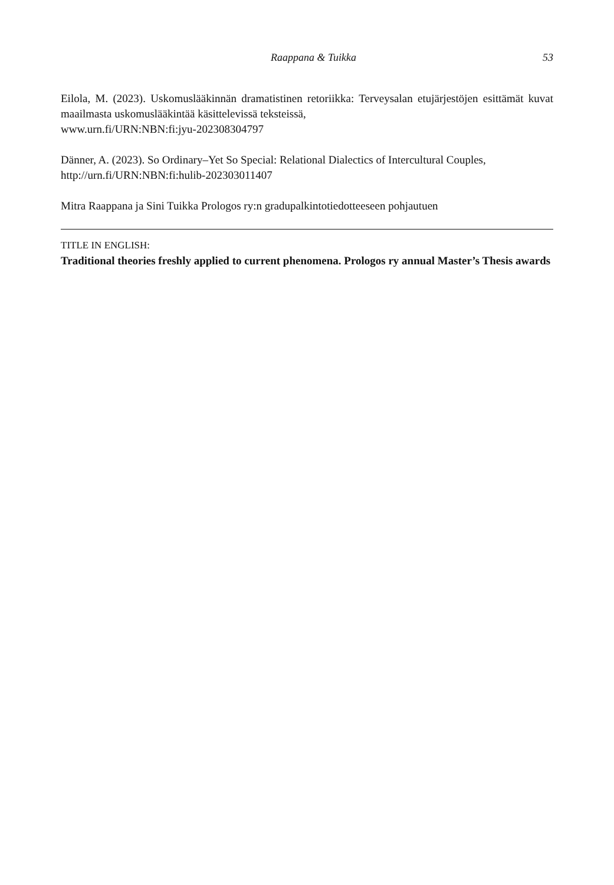Raappana & Tuikka 53
Eilola, M. (2023). Uskomuslääkinnän dramatistinen retoriikka: Terveysalan etujärjestöjen esittä­mät kuvat maailmasta uskomuslääkintää käsittelevissä teksteissä,
www.urn.fi/URN:NBN:fi:jyu-202308304797
Dänner, A. (2023). So Ordinary–Yet So Special: Relational Dialectics of Intercultural Couples,
http://urn.fi/URN:NBN:fi:hulib-202303011407
Mitra Raappana ja Sini Tuikka Prologos ry:n gradupalkintotiedotteeseen pohjautuen
TITLE IN ENGLISH:
Traditional theories freshly applied to current phenomena. Prologos ry annual Master’s Thesis awards